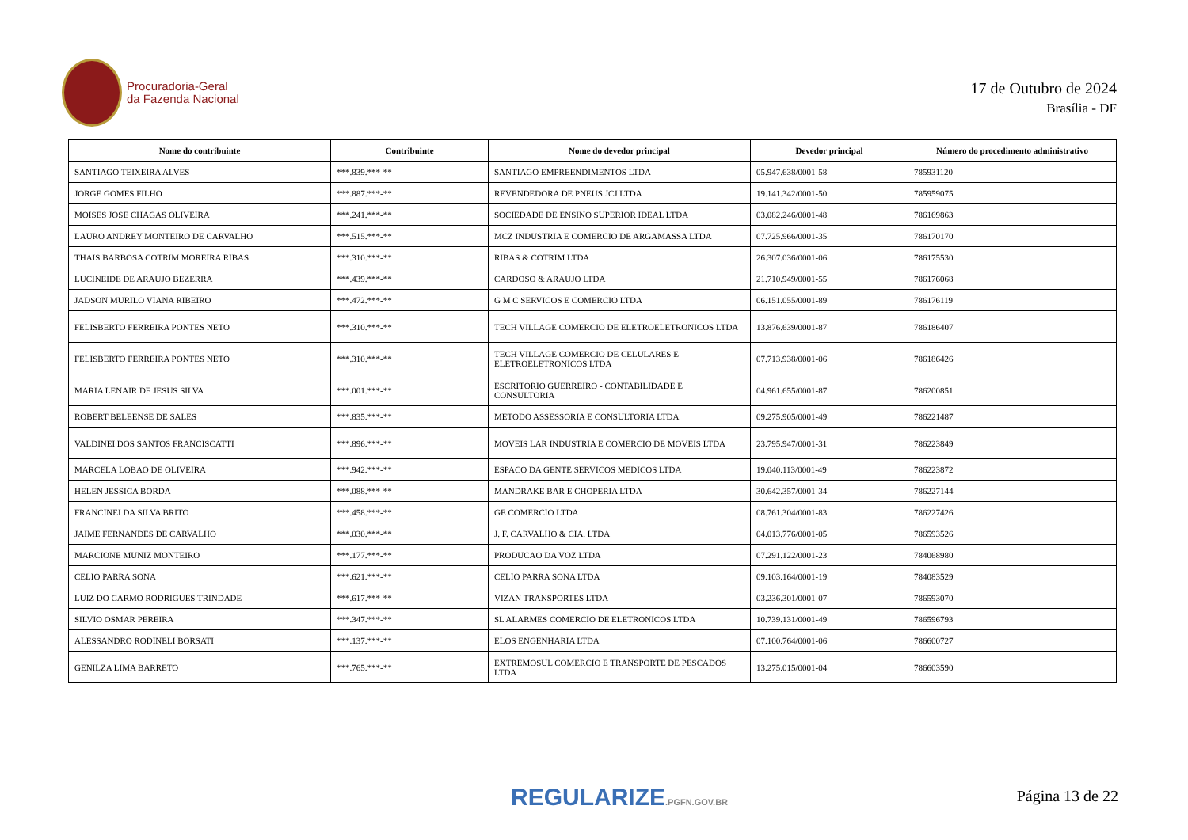Procuradoria-Geral
da Fazenda Nacional
17 de Outubro de 2024
Brasília - DF
| Nome do contribuinte | Contribuinte | Nome do devedor principal | Devedor principal | Número do procedimento administrativo |
| --- | --- | --- | --- | --- |
| SANTIAGO TEIXEIRA ALVES | ***.839.***-** | SANTIAGO EMPREENDIMENTOS LTDA | 05.947.638/0001-58 | 785931120 |
| JORGE GOMES FILHO | ***.887.***-** | REVENDEDORA DE PNEUS JCJ LTDA | 19.141.342/0001-50 | 785959075 |
| MOISES JOSE CHAGAS OLIVEIRA | ***.241.***-** | SOCIEDADE DE ENSINO SUPERIOR IDEAL LTDA | 03.082.246/0001-48 | 786169863 |
| LAURO ANDREY MONTEIRO DE CARVALHO | ***.515.***-** | MCZ INDUSTRIA E COMERCIO DE ARGAMASSA LTDA | 07.725.966/0001-35 | 786170170 |
| THAIS BARBOSA COTRIM MOREIRA RIBAS | ***.310.***-** | RIBAS & COTRIM LTDA | 26.307.036/0001-06 | 786175530 |
| LUCINEIDE DE ARAUJO BEZERRA | ***.439.***-** | CARDOSO & ARAUJO LTDA | 21.710.949/0001-55 | 786176068 |
| JADSON MURILO VIANA RIBEIRO | ***.472.***-** | G M C SERVICOS E COMERCIO LTDA | 06.151.055/0001-89 | 786176119 |
| FELISBERTO FERREIRA PONTES NETO | ***.310.***-** | TECH VILLAGE COMERCIO DE ELETROELETRONICOS LTDA | 13.876.639/0001-87 | 786186407 |
| FELISBERTO FERREIRA PONTES NETO | ***.310.***-** | TECH VILLAGE COMERCIO DE CELULARES E ELETROELETRONICOS LTDA | 07.713.938/0001-06 | 786186426 |
| MARIA LENAIR DE JESUS SILVA | ***.001.***-** | ESCRITORIO GUERREIRO - CONTABILIDADE E CONSULTORIA | 04.961.655/0001-87 | 786200851 |
| ROBERT BELEENSE DE SALES | ***.835.***-** | METODO ASSESSORIA E CONSULTORIA LTDA | 09.275.905/0001-49 | 786221487 |
| VALDINEI DOS SANTOS FRANCISCATTI | ***.896.***-** | MOVEIS LAR INDUSTRIA E COMERCIO DE MOVEIS LTDA | 23.795.947/0001-31 | 786223849 |
| MARCELA LOBAO DE OLIVEIRA | ***.942.***-** | ESPACO DA GENTE SERVICOS MEDICOS LTDA | 19.040.113/0001-49 | 786223872 |
| HELEN JESSICA BORDA | ***.088.***-** | MANDRAKE BAR E CHOPERIA LTDA | 30.642.357/0001-34 | 786227144 |
| FRANCINEI DA SILVA BRITO | ***.458.***-** | GE COMERCIO LTDA | 08.761.304/0001-83 | 786227426 |
| JAIME FERNANDES DE CARVALHO | ***.030.***-** | J. F. CARVALHO & CIA. LTDA | 04.013.776/0001-05 | 786593526 |
| MARCIONE MUNIZ MONTEIRO | ***.177.***-** | PRODUCAO DA VOZ LTDA | 07.291.122/0001-23 | 784068980 |
| CELIO PARRA SONA | ***.621.***-** | CELIO PARRA SONA LTDA | 09.103.164/0001-19 | 784083529 |
| LUIZ DO CARMO RODRIGUES TRINDADE | ***.617.***-** | VIZAN TRANSPORTES LTDA | 03.236.301/0001-07 | 786593070 |
| SILVIO OSMAR PEREIRA | ***.347.***-** | SL ALARMES COMERCIO DE ELETRONICOS LTDA | 10.739.131/0001-49 | 786596793 |
| ALESSANDRO RODINELI BORSATI | ***.137.***-** | ELOS ENGENHARIA LTDA | 07.100.764/0001-06 | 786600727 |
| GENILZA LIMA BARRETO | ***.765.***-** | EXTREMOSUL COMERCIO E TRANSPORTE DE PESCADOS LTDA | 13.275.015/0001-04 | 786603590 |
REGULARIZE.PGFN.GOV.BR Página 13 de 22